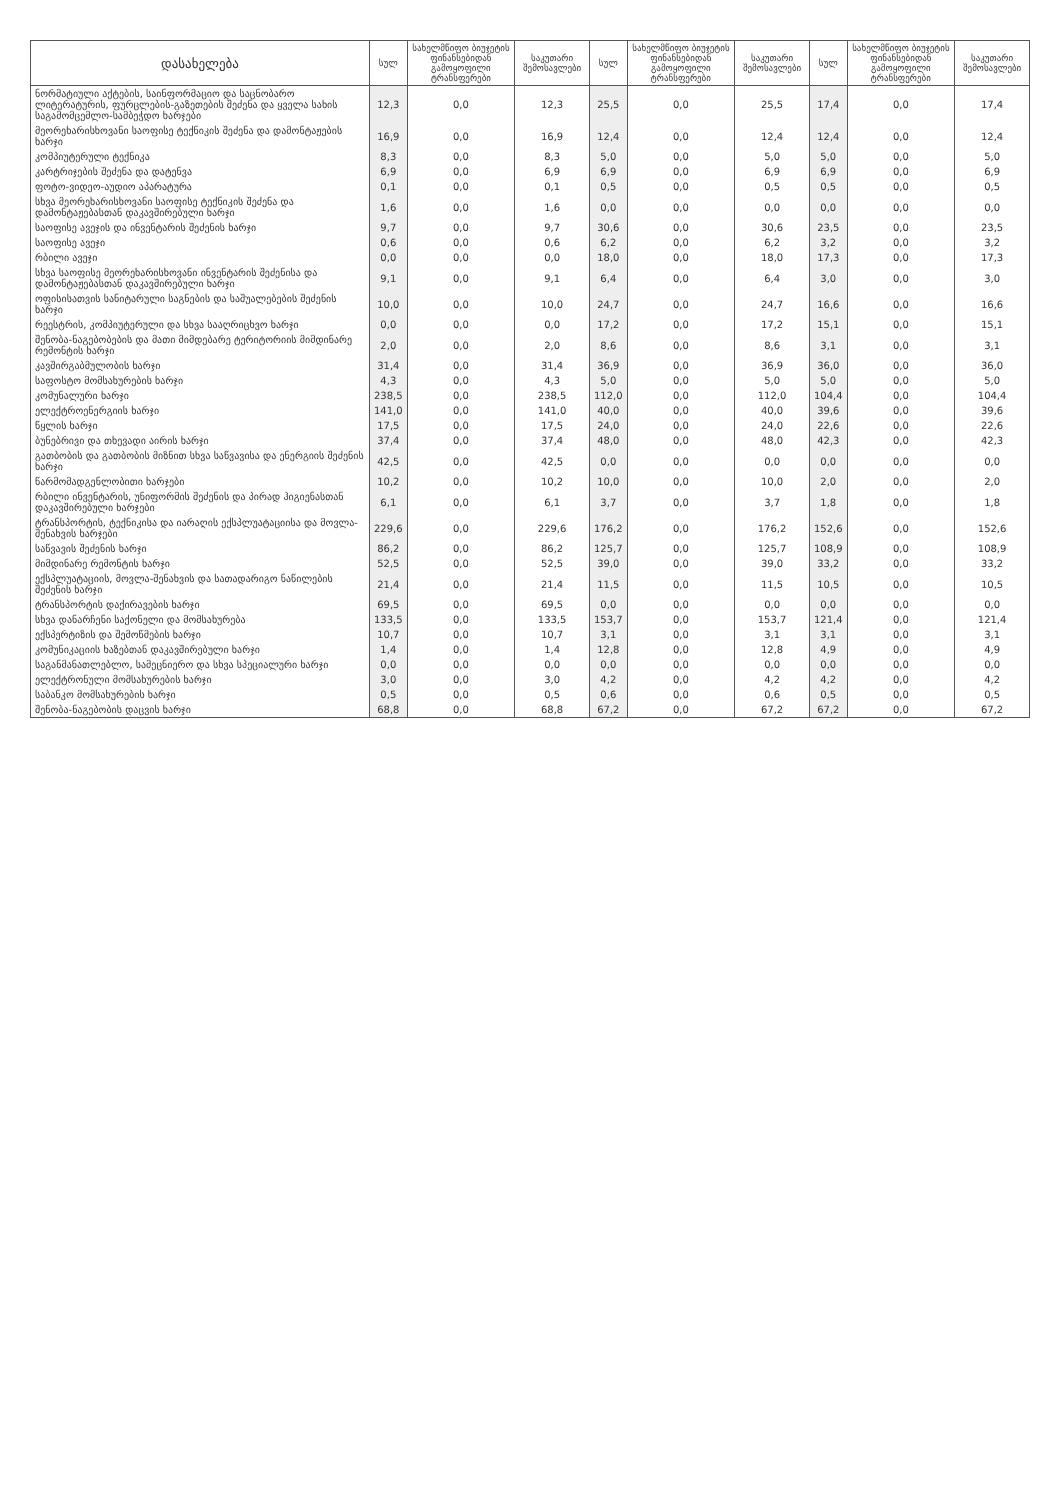| დასახელება | სულ | სახელმწიფო ბიუჯეტის ფინანსებიდან გამოყოფილი ტრანსფერები | საკუთარი შემოსავლები | სულ | სახელმწიფო ბიუჯეტის ფინანსებიდან გამოყოფილი ტრანსფერები | საკუთარი შემოსავლები | სულ | სახელმწიფო ბიუჯეტის ფინანსებიდან გამოყოფილი ტრანსფერები | საკუთარი შემოსავლები |
| --- | --- | --- | --- | --- | --- | --- | --- | --- | --- |
| ნორმატიული აქტების, საინფორმაციო და საცნობარო ლიტერატურის, ფურცლების-გაზეთების შეძენა და ყველა სახის საგამომცემლო-სამბეჭდო ხარჯები | 12,3 | 0,0 | 12,3 | 25,5 | 0,0 | 25,5 | 17,4 | 0,0 | 17,4 |
| მეორეხარისხოვანი საოფისე ტექნიკის შეძენა და დამონტაჟების ხარჯი | 16,9 | 0,0 | 16,9 | 12,4 | 0,0 | 12,4 | 12,4 | 0,0 | 12,4 |
| კომპიუტერული ტექნიკა | 8,3 | 0,0 | 8,3 | 5,0 | 0,0 | 5,0 | 5,0 | 0,0 | 5,0 |
| კარტრიჯების შეძენა და დატენვა | 6,9 | 0,0 | 6,9 | 6,9 | 0,0 | 6,9 | 6,9 | 0,0 | 6,9 |
| ფოტო-ვიდეო-აუდიო აპარატურა | 0,1 | 0,0 | 0,1 | 0,5 | 0,0 | 0,5 | 0,5 | 0,0 | 0,5 |
| სხვა მეორეხარისხოვანი საოფისე ტექნიკის შეძენა და დამონტაჟებასთან დაკავშირებული ხარჯი | 1,6 | 0,0 | 1,6 | 0,0 | 0,0 | 0,0 | 0,0 | 0,0 | 0,0 |
| საოფისე ავეჯის და ინვენტარის შეძენის ხარჯი | 9,7 | 0,0 | 9,7 | 30,6 | 0,0 | 30,6 | 23,5 | 0,0 | 23,5 |
| საოფისე ავეჯი | 0,6 | 0,0 | 0,6 | 6,2 | 0,0 | 6,2 | 3,2 | 0,0 | 3,2 |
| რბილი ავეჯი | 0,0 | 0,0 | 0,0 | 18,0 | 0,0 | 18,0 | 17,3 | 0,0 | 17,3 |
| სხვა საოფისე მეორეხარისხოვანი ინვენტარის შეძენისა და დამონტაჟებასთან დაკავშირებული ხარჯი | 9,1 | 0,0 | 9,1 | 6,4 | 0,0 | 6,4 | 3,0 | 0,0 | 3,0 |
| ოფისისათვის სანიტარული საგნების და საშუალებების შეძენის ხარჯი | 10,0 | 0,0 | 10,0 | 24,7 | 0,0 | 24,7 | 16,6 | 0,0 | 16,6 |
| რეესტრის, კომპიუტერული და სხვა სააღრიცხვო ხარჯი | 0,0 | 0,0 | 0,0 | 17,2 | 0,0 | 17,2 | 15,1 | 0,0 | 15,1 |
| შენობა-ნაგებობების და მათი მიმდებარე ტერიტორიის მიმდინარე რემონტის ხარჯი | 2,0 | 0,0 | 2,0 | 8,6 | 0,0 | 8,6 | 3,1 | 0,0 | 3,1 |
| კავშირგაბმულობის ხარჯი | 31,4 | 0,0 | 31,4 | 36,9 | 0,0 | 36,9 | 36,0 | 0,0 | 36,0 |
| საფოსტო მომსახურების ხარჯი | 4,3 | 0,0 | 4,3 | 5,0 | 0,0 | 5,0 | 5,0 | 0,0 | 5,0 |
| კომუნალური ხარჯი | 238,5 | 0,0 | 238,5 | 112,0 | 0,0 | 112,0 | 104,4 | 0,0 | 104,4 |
| ელექტროენერგიის ხარჯი | 141,0 | 0,0 | 141,0 | 40,0 | 0,0 | 40,0 | 39,6 | 0,0 | 39,6 |
| წყლის ხარჯი | 17,5 | 0,0 | 17,5 | 24,0 | 0,0 | 24,0 | 22,6 | 0,0 | 22,6 |
| ბუნებრივი და თხევადი აირის ხარჯი | 37,4 | 0,0 | 37,4 | 48,0 | 0,0 | 48,0 | 42,3 | 0,0 | 42,3 |
| გათბობის და გათბობის მიზნით სხვა საწვავისა და ენერგიის შეძენის ხარჯი | 42,5 | 0,0 | 42,5 | 0,0 | 0,0 | 0,0 | 0,0 | 0,0 | 0,0 |
| წარმომადგენლობითი ხარჯები | 10,2 | 0,0 | 10,2 | 10,0 | 0,0 | 10,0 | 2,0 | 0,0 | 2,0 |
| რბილი ინვენტარის, უნიფორმის შეძენის და პირად ჰიგიენასთან დაკავშირებული ხარჯები | 6,1 | 0,0 | 6,1 | 3,7 | 0,0 | 3,7 | 1,8 | 0,0 | 1,8 |
| ტრანსპორტის, ტექნიკისა და იარაღის ექსპლუატაციისა და მოვლა-შენახვის ხარჯები | 229,6 | 0,0 | 229,6 | 176,2 | 0,0 | 176,2 | 152,6 | 0,0 | 152,6 |
| საწვავის შეძენის ხარჯი | 86,2 | 0,0 | 86,2 | 125,7 | 0,0 | 125,7 | 108,9 | 0,0 | 108,9 |
| მიმდინარე რემონტის ხარჯი | 52,5 | 0,0 | 52,5 | 39,0 | 0,0 | 39,0 | 33,2 | 0,0 | 33,2 |
| ექსპლუატაციის, მოვლა-შენახვის და სათადარიგო ნაწილების შეძენის ხარჯი | 21,4 | 0,0 | 21,4 | 11,5 | 0,0 | 11,5 | 10,5 | 0,0 | 10,5 |
| ტრანსპორტის დაქირავების ხარჯი | 69,5 | 0,0 | 69,5 | 0,0 | 0,0 | 0,0 | 0,0 | 0,0 | 0,0 |
| სხვა დანარჩენი საქონელი და მომსახურება | 133,5 | 0,0 | 133,5 | 153,7 | 0,0 | 153,7 | 121,4 | 0,0 | 121,4 |
| ექსპერტიზის და შემოწმების ხარჯი | 10,7 | 0,0 | 10,7 | 3,1 | 0,0 | 3,1 | 3,1 | 0,0 | 3,1 |
| კომუნიკაციის ხაზებთან დაკავშირებული ხარჯი | 1,4 | 0,0 | 1,4 | 12,8 | 0,0 | 12,8 | 4,9 | 0,0 | 4,9 |
| საგანმანათლებლო, სამეცნიერო და სხვა სპეციალური ხარჯი | 0,0 | 0,0 | 0,0 | 0,0 | 0,0 | 0,0 | 0,0 | 0,0 | 0,0 |
| ელექტრონული მომსახურების ხარჯი | 3,0 | 0,0 | 3,0 | 4,2 | 0,0 | 4,2 | 4,2 | 0,0 | 4,2 |
| საბანკო მომსახურების ხარჯი | 0,5 | 0,0 | 0,5 | 0,6 | 0,0 | 0,6 | 0,5 | 0,0 | 0,5 |
| შენობა-ნაგებობის დაცვის ხარჯი | 68,8 | 0,0 | 68,8 | 67,2 | 0,0 | 67,2 | 67,2 | 0,0 | 67,2 |